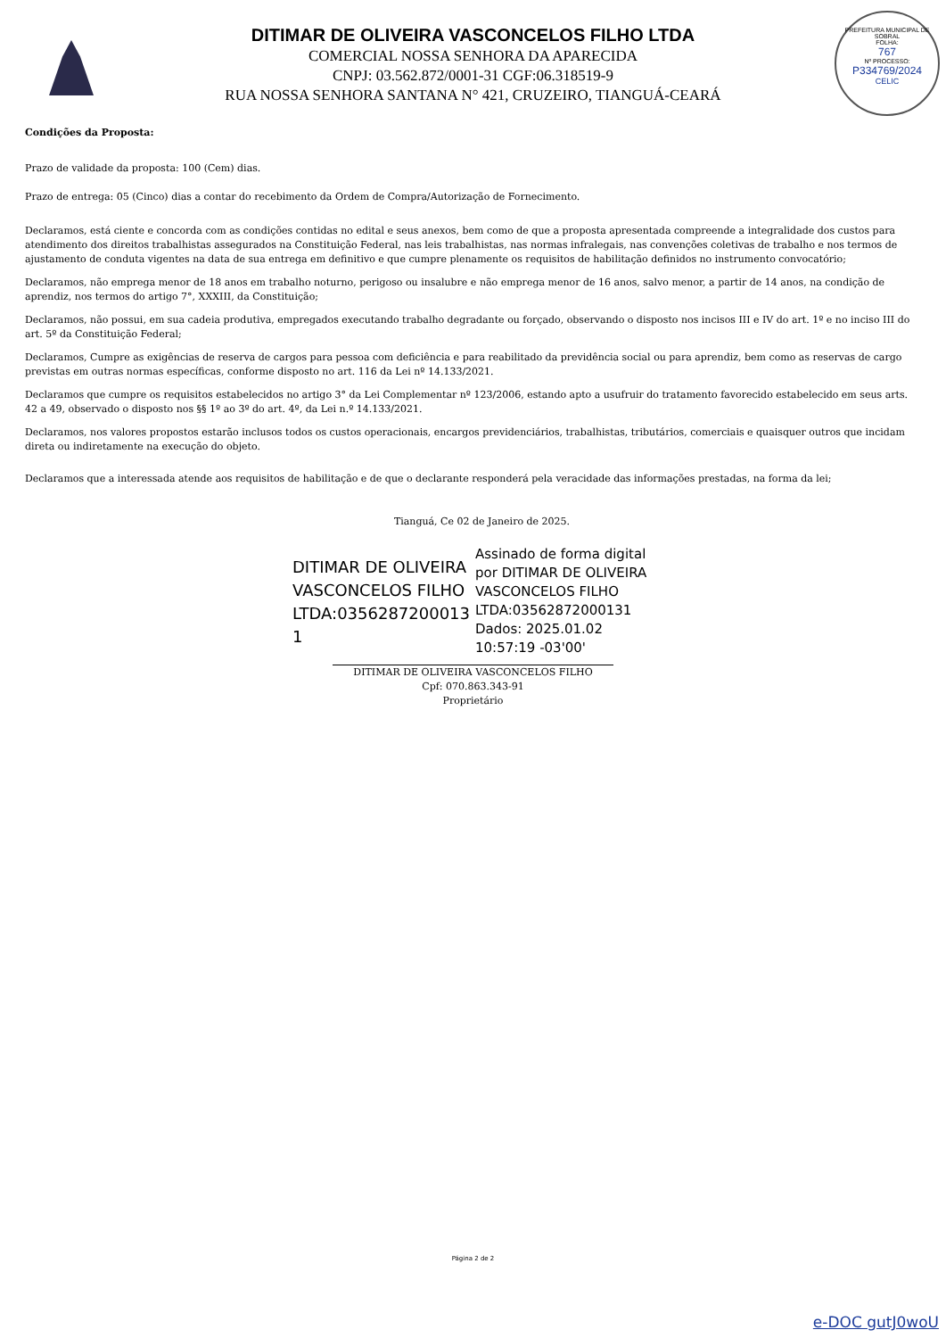PREFEITURA MUNICIPAL DE SOBRAL
FOLHA:
767
Nº PROCESSO:
P334769/2024
CELIC
DITIMAR DE OLIVEIRA VASCONCELOS FILHO LTDA
COMERCIAL NOSSA SENHORA DA APARECIDA
CNPJ: 03.562.872/0001-31 CGF:06.318519-9
RUA NOSSA SENHORA SANTANA N° 421, CRUZEIRO, TIANGUÁ-CEARÁ
Condições da Proposta:
Prazo de validade da proposta: 100 (Cem) dias.
Prazo de entrega: 05 (Cinco) dias a contar do recebimento da Ordem de Compra/Autorização de Fornecimento.
Declaramos, está ciente e concorda com as condições contidas no edital e seus anexos, bem como de que a proposta apresentada compreende a integralidade dos custos para atendimento dos direitos trabalhistas assegurados na Constituição Federal, nas leis trabalhistas, nas normas infralegais, nas convenções coletivas de trabalho e nos termos de ajustamento de conduta vigentes na data de sua entrega em definitivo e que cumpre plenamente os requisitos de habilitação definidos no instrumento convocatório;
Declaramos, não emprega menor de 18 anos em trabalho noturno, perigoso ou insalubre e não emprega menor de 16 anos, salvo menor, a partir de 14 anos, na condição de aprendiz, nos termos do artigo 7°, XXXIII, da Constituição;
Declaramos, não possui, em sua cadeia produtiva, empregados executando trabalho degradante ou forçado, observando o disposto nos incisos III e IV do art. 1º e no inciso III do art. 5º da Constituição Federal;
Declaramos, Cumpre as exigências de reserva de cargos para pessoa com deficiência e para reabilitado da previdência social ou para aprendiz, bem como as reservas de cargo previstas em outras normas específicas, conforme disposto no art. 116 da Lei nº 14.133/2021.
Declaramos que cumpre os requisitos estabelecidos no artigo 3° da Lei Complementar nº 123/2006, estando apto a usufruir do tratamento favorecido estabelecido em seus arts. 42 a 49, observado o disposto nos §§ 1º ao 3º do art. 4º, da Lei n.º 14.133/2021.
Declaramos, nos valores propostos estarão inclusos todos os custos operacionais, encargos previdenciários, trabalhistas, tributários, comerciais e quaisquer outros que incidam direta ou indiretamente na execução do objeto.
Declaramos que a interessada atende aos requisitos de habilitação e de que o declarante responderá pela veracidade das informações prestadas, na forma da lei;
Tianguá, Ce 02 de Janeiro de 2025.
DITIMAR DE OLIVEIRA VASCONCELOS FILHO LTDA:0356287200013 1
Assinado de forma digital por DITIMAR DE OLIVEIRA VASCONCELOS FILHO LTDA:03562872000131 Dados: 2025.01.02 10:57:19 -03'00'
DITIMAR DE OLIVEIRA VASCONCELOS FILHO
Cpf: 070.863.343-91
Proprietário
Página 2 de 2
e-DOC gutJ0woU